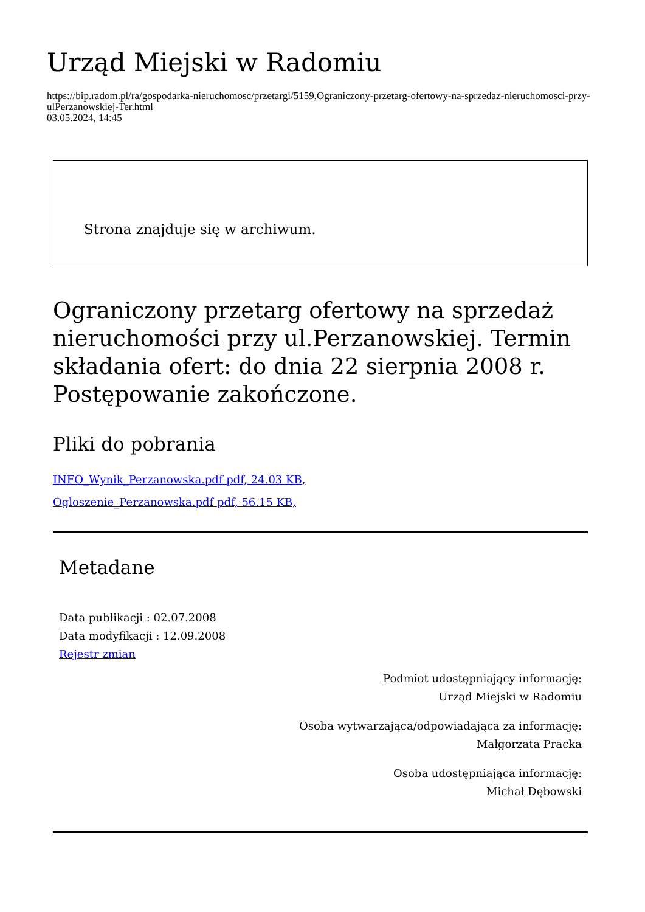Urząd Miejski w Radomiu
https://bip.radom.pl/ra/gospodarka-nieruchomosc/przetargi/5159,Ograniczony-przetarg-ofertowy-na-sprzedaz-nieruchomosci-przy-ulPerzanowskiej-Ter.html
03.05.2024, 14:45
Strona znajduje się w archiwum.
Ograniczony przetarg ofertowy na sprzedaż nieruchomości przy ul.Perzanowskiej. Termin składania ofert: do dnia 22 sierpnia 2008 r. Postępowanie zakończone.
Pliki do pobrania
INFO_Wynik_Perzanowska.pdf pdf, 24.03 KB,
Ogloszenie_Perzanowska.pdf pdf, 56.15 KB,
Metadane
Data publikacji : 02.07.2008
Data modyfikacji : 12.09.2008
Rejestr zmian
Podmiot udostępniający informację:
Urząd Miejski w Radomiu
Osoba wytwarzająca/odpowiadająca za informację:
Małgorzata Pracka
Osoba udostępniająca informację:
Michał Dębowski